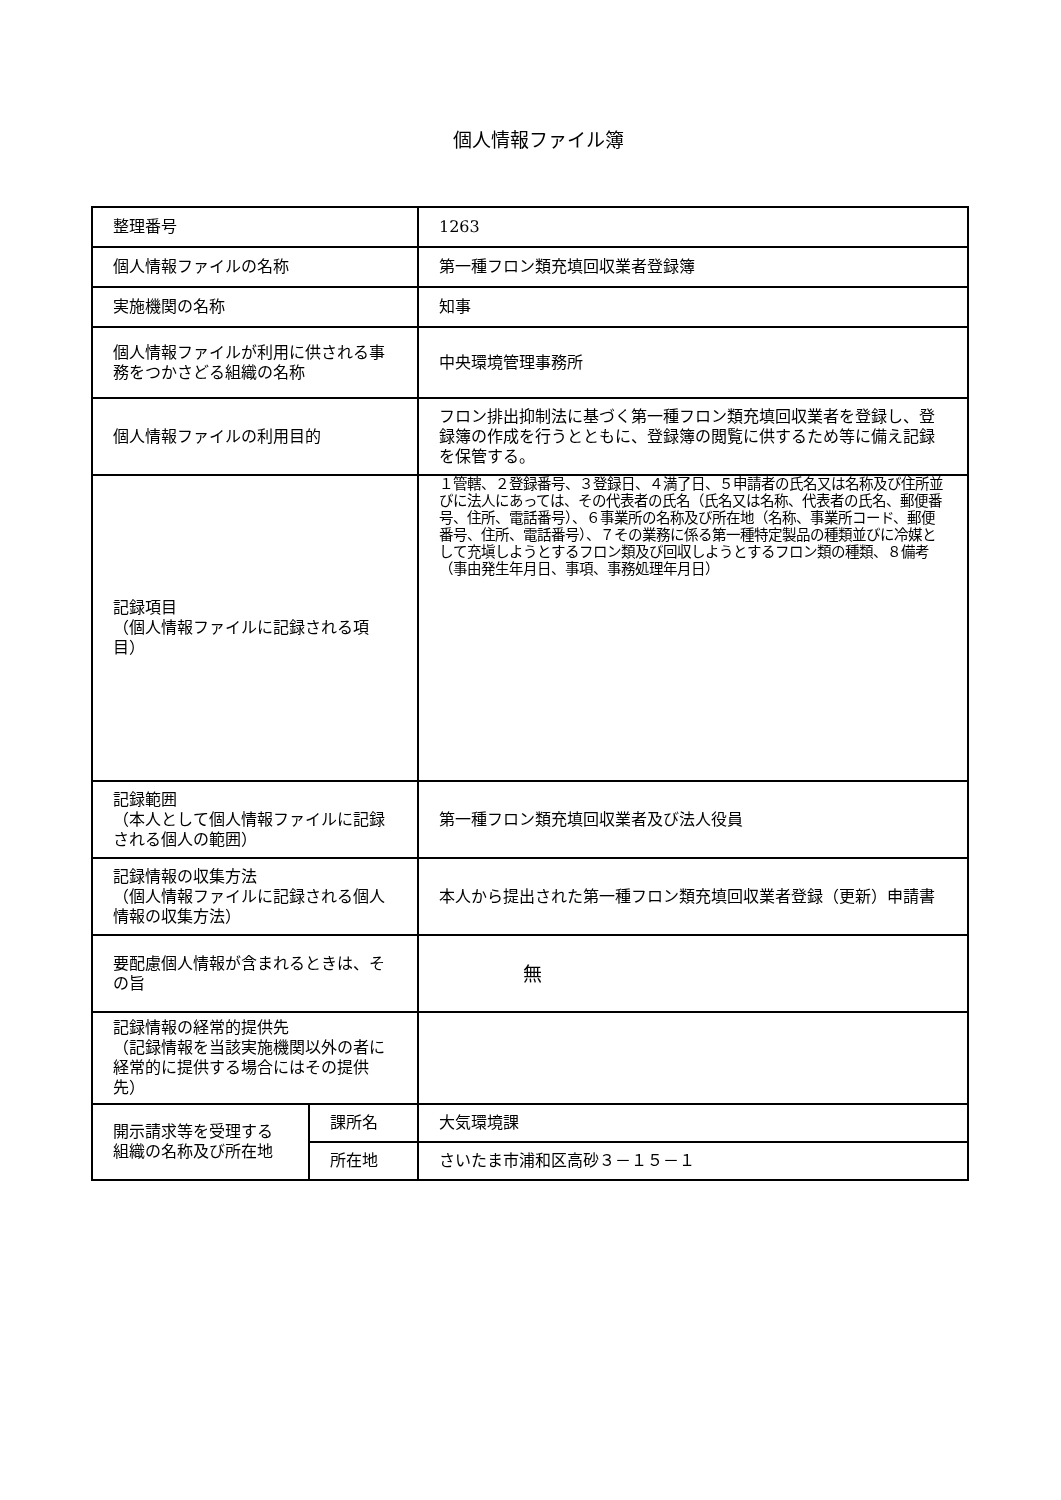個人情報ファイル簿
| 整理番号 | | 1263 |
| 個人情報ファイルの名称 | | 第一種フロン類充填回収業者登録簿 |
| 実施機関の名称 | | 知事 |
| 個人情報ファイルが利用に供される事務をつかさどる組織の名称 | | 中央環境管理事務所 |
| 個人情報ファイルの利用目的 | | フロン排出抑制法に基づく第一種フロン類充填回収業者を登録し、登録簿の作成を行うとともに、登録簿の閲覧に供するため等に備え記録を保管する。 |
| 記録項目 （個人情報ファイルに記録される項目） | | １管轄、２登録番号、３登録日、４満了日、５申請者の氏名又は名称及び住所並びに法人にあっては、その代表者の氏名（氏名又は名称、代表者の氏名、郵便番号、住所、電話番号）、６事業所の名称及び所在地（名称、事業所コード、郵便番号、住所、電話番号）、７その業務に係る第一種特定製品の種類並びに冷媒として充塡しようとするフロン類及び回収しようとするフロン類の種類、８備考（事由発生年月日、事項、事務処理年月日） |
| 記録範囲 （本人として個人情報ファイルに記録される個人の範囲） | | 第一種フロン類充填回収業者及び法人役員 |
| 記録情報の収集方法 （個人情報ファイルに記録される個人情報の収集方法） | | 本人から提出された第一種フロン類充填回収業者登録（更新）申請書 |
| 要配慮個人情報が含まれるときは、その旨 | | 無 |
| 記録情報の経常的提供先 （記録情報を当該実施機関以外の者に経常的に提供する場合にはその提供先） | | |
| 開示請求等を受理する組織の名称及び所在地 | 課所名 | 大気環境課 |
| | 所在地 | さいたま市浦和区高砂３－１５－１ |